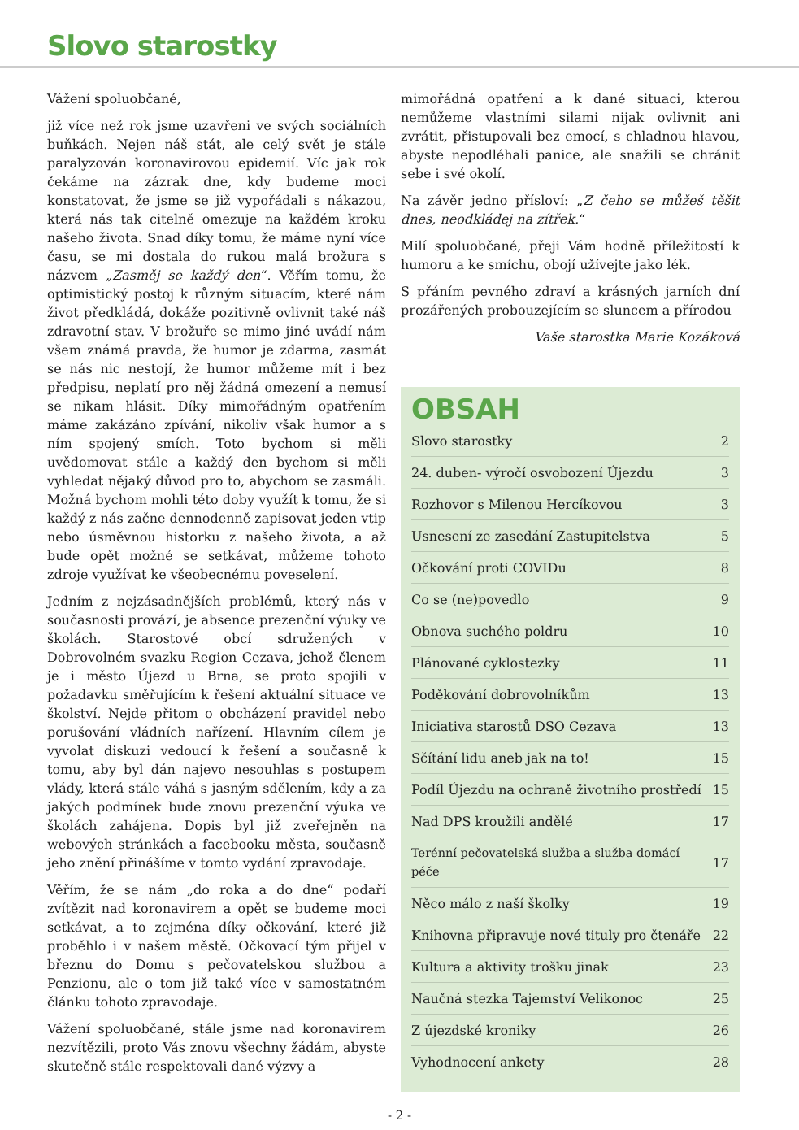Slovo starostky
Vážení spoluobčané,
již více než rok jsme uzavřeni ve svých sociálních buňkách. Nejen náš stát, ale celý svět je stále paralyzován koronavirovou epidemií. Víc jak rok čekáme na zázrak dne, kdy budeme moci konstatovat, že jsme se již vypořádali s nákazou, která nás tak citelně omezuje na každém kroku našeho života. Snad díky tomu, že máme nyní více času, se mi dostala do rukou malá brožura s názvem „Zasměj se každý den“. Věřím tomu, že optimistický postoj k různým situacím, které nám život předkládá, dokáže pozitivně ovlivnit také náš zdravotní stav. V brožuře se mimo jiné uvádí nám všem známá pravda, že humor je zdarma, zasmát se nás nic nestojí, že humor můžeme mít i bez předpisu, neplatí pro něj žádná omezení a nemusí se nikam hlásit. Díky mimořádným opatřením máme zakázáno zpívání, nikoliv však humor a s ním spojený smích. Toto bychom si měli uvědomovat stále a každý den bychom si měli vyhledat nějaký důvod pro to, abychom se zasmáli. Možná bychom mohli této doby využít k tomu, že si každý z nás začne dennodenně zapisovat jeden vtip nebo úsměvnou historku z našeho života, a až bude opět možné se setkávat, můžeme tohoto zdroje využívat ke všeobecnému poveselení.
Jedním z nejzásadnějších problémů, který nás v současnosti provází, je absence prezenční výuky ve školách. Starostové obcí sdružených v Dobrovolném svazku Region Cezava, jehož členem je i město Újezd u Brna, se proto spojili v požadavku směřujícím k řešení aktuální situace ve školství. Nejde přitom o obcházení pravidel nebo porušování vládních nařízení. Hlavním cílem je vyvolat diskuzi vedoucí k řešení a současně k tomu, aby byl dán najevo nesouhlas s postupem vlády, která stále váhá s jasným sdělením, kdy a za jakých podmínek bude znovu prezenční výuka ve školách zahájena. Dopis byl již zveřejněn na webových stránkách a facebooku města, současně jeho znění přinášíme v tomto vydání zpravodaje.
Věřím, že se nám „do roka a do dne“ podaří zvítězit nad koronavirem a opět se budeme moci setkávat, a to zejména díky očkování, které již proběhlo i v našem městě. Očkovací tým přijel v březnu do Domu s pečovatelskou službou a Penzionu, ale o tom již také více v samostatném článku tohoto zpravodaje.
Vážení spoluobčané, stále jsme nad koronavirem nezvítězili, proto Vás znovu všechny žádám, abyste skutečně stále respektovali dané výzvy a
mimořádná opatření a k dané situaci, kterou nemůžeme vlastními silami nijak ovlivnit ani zvrátit, přistupovali bez emocí, s chladnou hlavou, abyste nepodléhali panice, ale snažili se chránit sebe i své okolí.
Na závěr jedno přísloví: „Z čeho se můžeš těšit dnes, neodkládej na zítřek.“
Milí spoluobčané, přeji Vám hodně příležitostí k humoru a ke smíchu, obojí užívejte jako lék.
S přáním pevného zdraví a krásných jarních dní prozářených probouzejícím se sluncem a přírodou
Vaše starostka Marie Kozáková
OBSAH
| Slovo starostky | 2 |
| 24. duben- výročí osvobození Újezdu | 3 |
| Rozhovor s Milenou Hercíkovou | 3 |
| Usnesení ze zasedání Zastupitelstva | 5 |
| Očkování proti COVIDu | 8 |
| Co se (ne)povedlo | 9 |
| Obnova suchého poldru | 10 |
| Plánované cyklostezky | 11 |
| Poděkování dobrovolníkům | 13 |
| Iniciativa starostů DSO Cezava | 13 |
| Sčítání lidu aneb jak na to! | 15 |
| Podíl Újezdu na ochraně životního prostředí | 15 |
| Nad DPS kroužili andělé | 17 |
| Terénní pečovatelská služba a služba domácí péče | 17 |
| Něco málo z naší školky | 19 |
| Knihovna připravuje nové tituly pro čtenáře | 22 |
| Kultura a aktivity trošku jinak | 23 |
| Naučná stezka Tajemství Velikonoc | 25 |
| Z újezdské kroniky | 26 |
| Vyhodnocení ankety | 28 |
- 2 -